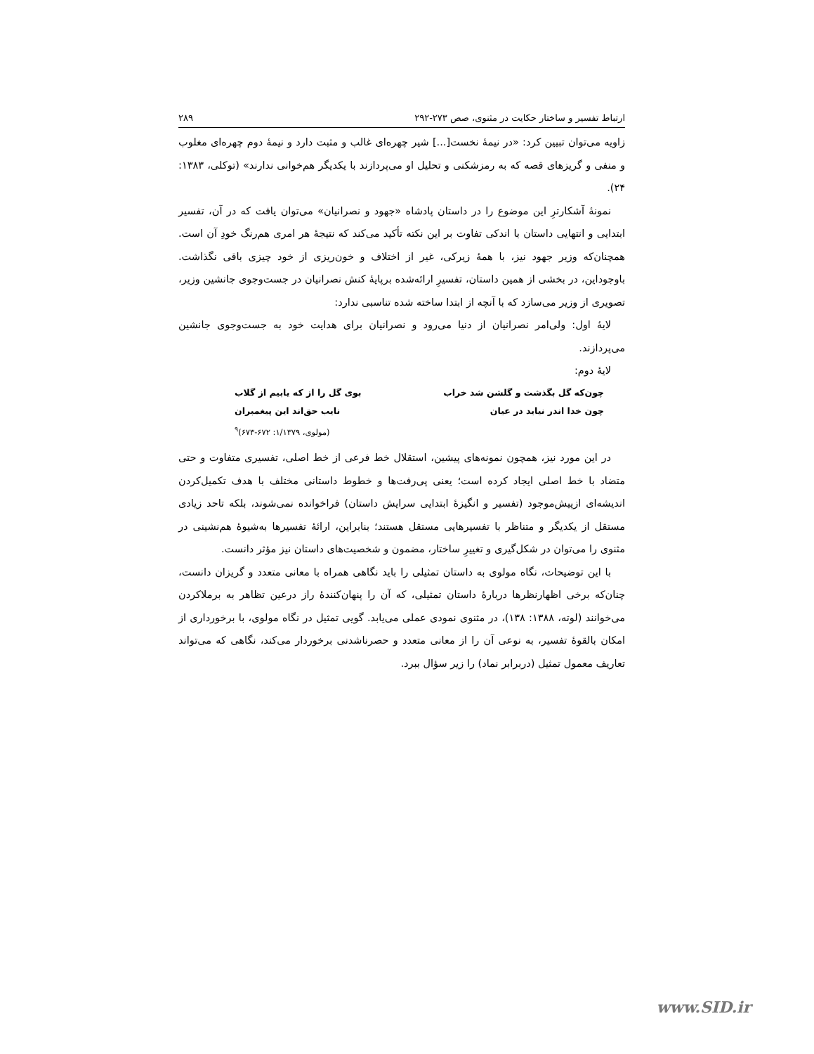ارتباط تفسیر و ساختار حکایت در مثنوی، صص ۲۷۳-۲۹۲ ۲۸۹
زاویه می‌توان تبیین کرد: «در نیمهٔ نخست[...] شیر چهره‌ای غالب و مثبت دارد و نیمهٔ دوم چهره‌ای مغلوب و منفی و گریزهای قصه که به رمزشکنی و تحلیل او می‌پردازند با یکدیگر هم‌خوانی ندارند» (توکلی، ۱۳۸۳: ۲۴).
نمونهٔ آشکارترِ این موضوع را در داستان پادشاه «جهود و نصرانیان» می‌توان یافت که در آن، تفسیر ابتدایی و انتهایی داستان با اندکی تفاوت بر این نکته تأکید می‌کند که نتیجهٔ هر امری هم‌رنگ خودِ آن است. همچنان‌که وزیر جهود نیز، با همهٔ زیرکی، غیر از اختلاف و خون‌ریزی از خود چیزی باقی نگذاشت. باوجوداین، در بخشی از همین داستان، تفسیرِ ارائه‌شده برپایهٔ کنش نصرانیان در جست‌وجوی جانشین وزیر، تصویری از وزیر می‌سازد که با آنچه از ابتدا ساخته شده تناسبی ندارد:
لایهٔ اول: ولی‌امر نصرانیان از دنیا می‌رود و نصرانیان برای هدایت خود به جست‌وجوی جانشین می‌پردازند.
لایهٔ دوم:
چون‌که گل بگذشت و گلشن شد خراب بوی گل را از که یابیم از گلاب
چون خدا اندر نیاید در عیان نایب حق‌اند این پیغمبران
(مولوی، ۱/۱۳۷۹: ۶۷۲-۶۷۳)<sup>۹</sup>
در این مورد نیز، همچون نمونه‌های پیشین، استقلال خط فرعی از خط اصلی، تفسیری متفاوت و حتی متضاد با خط اصلی ایجاد کرده است؛ یعنی پی‌رفت‌ها و خطوط داستانی مختلف با هدف تکمیل‌کردن اندیشه‌ای ازپیش‌موجود (تفسیر و انگیزهٔ ابتدایی سرایش داستان) فراخوانده نمی‌شوند، بلکه تاحد زیادی مستقل از یکدیگر و متناظر با تفسیرهایی مستقل هستند؛ بنابراین، ارائهٔ تفسیرها به‌شیوهٔ هم‌نشینی در مثنوی را می‌توان در شکل‌گیری و تغییرِ ساختار، مضمون و شخصیت‌های داستان نیز مؤثر دانست.
با این توضیحات، نگاه مولوی به داستان تمثیلی را باید نگاهی همراه با معانی متعدد و گریزان دانست، چنان‌که برخی اظهارنظرها دربارهٔ داستان تمثیلی، که آن را پنهان‌کنندهٔ راز درعین تظاهر به برملاکردن می‌خوانند (لوته، ۱۳۸۸: ۱۳۸)، در مثنوی نمودی عملی می‌یابد. گویی تمثیل در نگاه مولوی، با برخورداری از امکان بالقوهٔ تفسیر، به نوعی آن را از معانی متعدد و حصرناشدنی برخوردار می‌کند، نگاهی که می‌تواند تعاریف معمول تمثیل (دربرابر نماد) را زیر سؤال ببرد.
www.SID.ir